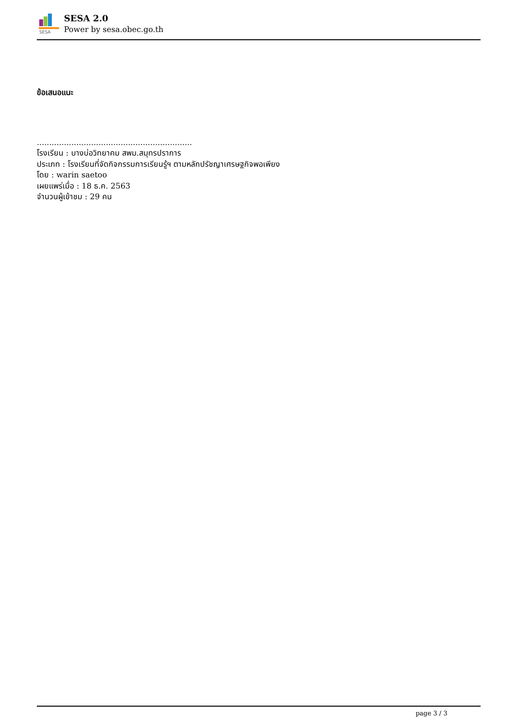SESA
SESA 2.0
Power by sesa.obec.go.th
ข้อเสนอแนะ
...............................................................
โรงเรียน : บางบ่อวิทยาคม สพม.สมุทรปราการ
ประเภท : โรงเรียนที่จัดกิจกรรมการเรียนรู้ฯ ตามหลักปรัชญาเศรษฐกิจพอเพียง
โดย : warin saetoo
เผยแพร่เมื่อ : 18 ธ.ค. 2563
จำนวนผู้เข้าชม : 29 คน
page 3 / 3